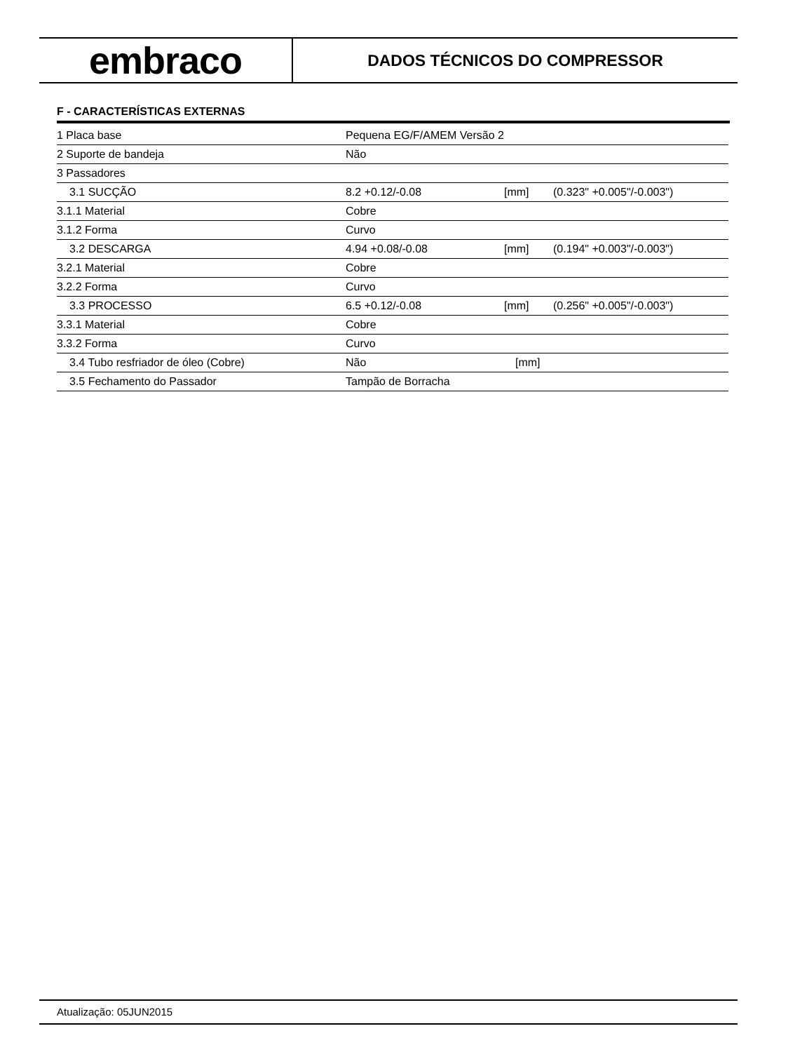embraco
DADOS TÉCNICOS DO COMPRESSOR
F - CARACTERÍSTICAS EXTERNAS
| 1 Placa base | Pequena EG/F/AMEM Versão 2 | | |
| 2 Suporte de bandeja | Não | | |
| 3 Passadores | | | |
| 3.1 SUCÇÃO | 8.2 +0.12/-0.08 | [mm] | (0.323" +0.005"/-0.003") |
| 3.1.1 Material | Cobre | | |
| 3.1.2 Forma | Curvo | | |
| 3.2 DESCARGA | 4.94 +0.08/-0.08 | [mm] | (0.194" +0.003"/-0.003") |
| 3.2.1 Material | Cobre | | |
| 3.2.2 Forma | Curvo | | |
| 3.3 PROCESSO | 6.5 +0.12/-0.08 | [mm] | (0.256" +0.005"/-0.003") |
| 3.3.1 Material | Cobre | | |
| 3.3.2 Forma | Curvo | | |
| 3.4 Tubo resfriador de óleo (Cobre) | Não | [mm] | |
| 3.5 Fechamento do Passador | Tampão de Borracha | | |
Atualização: 05JUN2015